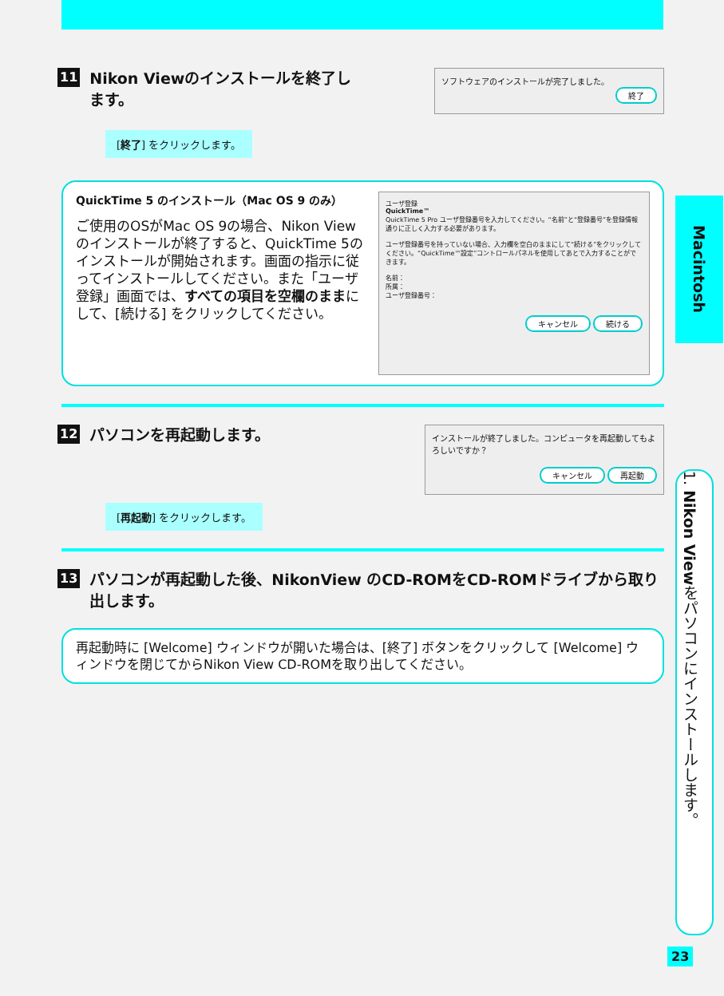11 Nikon Viewのインストールを終了し
ます。
ソフトウェアのインストールが完了しました。
終了
[終了] をクリックします。
QuickTime 5 のインストール（Mac OS 9 のみ）
ご使用のOSがMac OS 9の場合、Nikon Viewのインストールが終了すると、QuickTime 5のインストールが開始されます。画面の指示に従ってインストールしてください。また「ユーザ登録」画面では、すべての項目を空欄のままにして、[続ける] をクリックしてください。
ユーザ登録
QuickTime™
QuickTime 5 Pro ユーザ登録番号を入力してください。“名前”と“登録番号”を登録情報通りに正しく入力する必要があります。
ユーザ登録番号を持っていない場合、入力欄を空白のままにして“続ける”をクリックしてください。“QuickTime™設定”コントロールパネルを使用してあとで入力することができます。
名前：
所属：
ユーザ登録番号：
キャンセル 続ける
12 パソコンを再起動します。
インストールが終了しました。コンピュータを再起動してもよろしいですか？
キャンセル 再起動
[再起動] をクリックします。
13 パソコンが再起動した後、NikonView のCD-ROMをCD-ROMドライブから取り出します。
再起動時に [Welcome] ウィンドウが開いた場合は、[終了] ボタンをクリックして [Welcome] ウィンドウを閉じてからNikon View CD-ROMを取り出してください。
Macintosh
1. Nikon Viewをパソコンにインストールします。
23